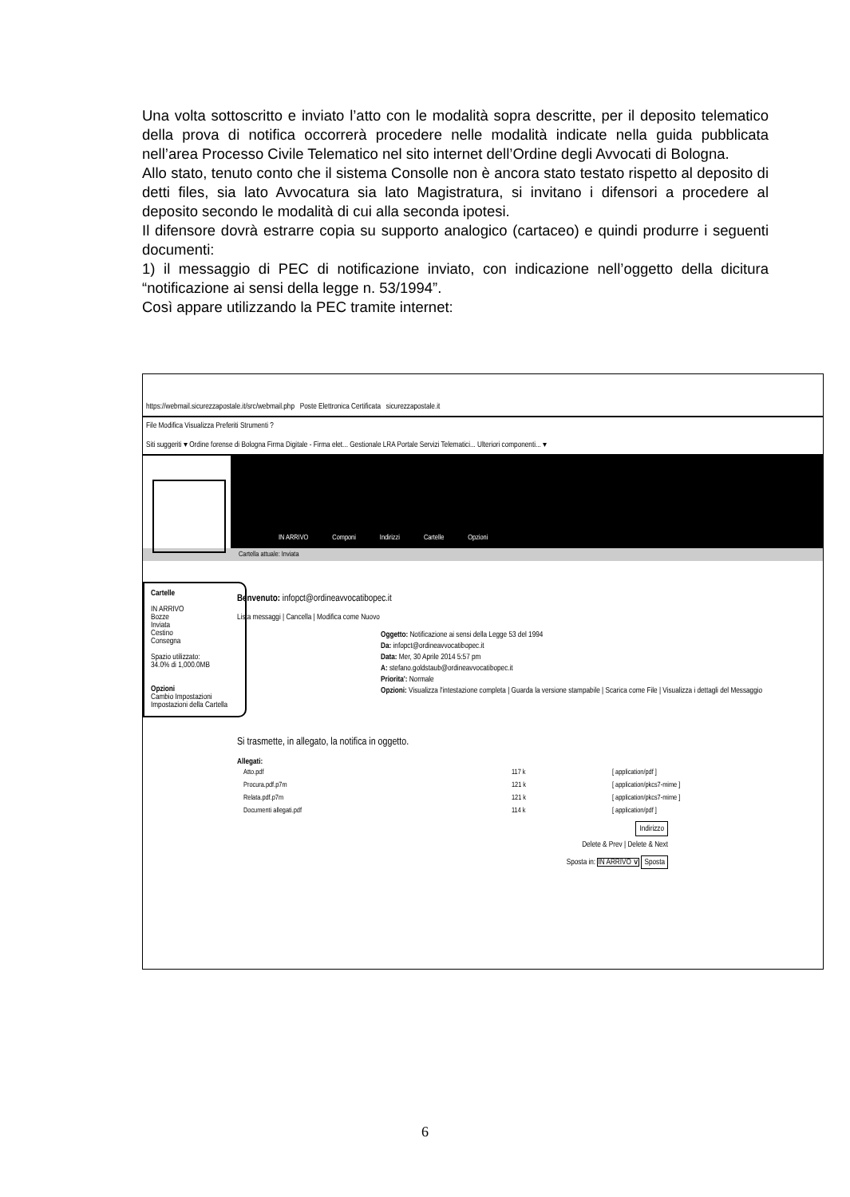Una volta sottoscritto e inviato l’atto con le modalità sopra descritte, per il deposito telematico della prova di notifica occorrerà procedere nelle modalità indicate nella guida pubblicata nell’area Processo Civile Telematico nel sito internet dell’Ordine degli Avvocati di Bologna.
Allo stato, tenuto conto che il sistema Consolle non è ancora stato testato rispetto al deposito di detti files, sia lato Avvocatura sia lato Magistratura, si invitano i difensori a procedere al deposito secondo le modalità di cui alla seconda ipotesi.
Il difensore dovrà estrarre copia su supporto analogico (cartaceo) e quindi produrre i seguenti documenti:
1) il messaggio di PEC di notificazione inviato, con indicazione nell’oggetto della dicitura “notificazione ai sensi della legge n. 53/1994”.
Così appare utilizzando la PEC tramite internet:
https://webmail.sicurezzapostale.it/src/webmail.php Poste Elettronica Certificata sicurezzapostale.it
File Modifica Visualizza Preferiti Strumenti ?
Siti suggeriti ▾ Ordine forense di Bologna Firma Digitale - Firma elet... Gestionale LRA Portale Servizi Telematici... Ulteriori componenti... ▾
IN ARRIVO Componi Indirizzi Cartelle Opzioni
Cartella attuale: Inviata
Cartelle
IN ARRIVO
Bozze
Inviata
Cestino
Consegna
Spazio utilizzato:
34.0% di 1,000.0MB
Opzioni
Cambio Impostazioni
Impostazioni della Cartella
Benvenuto: infopct@ordineavvocatibopec.it
Lista messaggi | Cancella | Modifica come Nuovo
Oggetto: Notificazione ai sensi della Legge 53 del 1994
Da: infopct@ordineavvocatibopec.it
Data: Mer, 30 Aprile 2014 5:57 pm
A: stefano.goldstaub@ordineavvocatibopec.it
Priorita': Normale
Opzioni: Visualizza l'intestazione completa | Guarda la versione stampabile | Scarica come File | Visualizza i dettagli del Messaggio
Si trasmette, in allegato, la notifica in oggetto.
Allegati:
| Atto.pdf | 117 k | [ application/pdf ] |
| Procura.pdf.p7m | 121 k | [ application/pkcs7-mime ] |
| Relata.pdf.p7m | 121 k | [ application/pkcs7-mime ] |
| Documenti allegati.pdf | 114 k | [ application/pdf ] |
Indirizzo
Delete & Prev | Delete & Next
Sposta in: IN ARRIVO ∨ Sposta
6